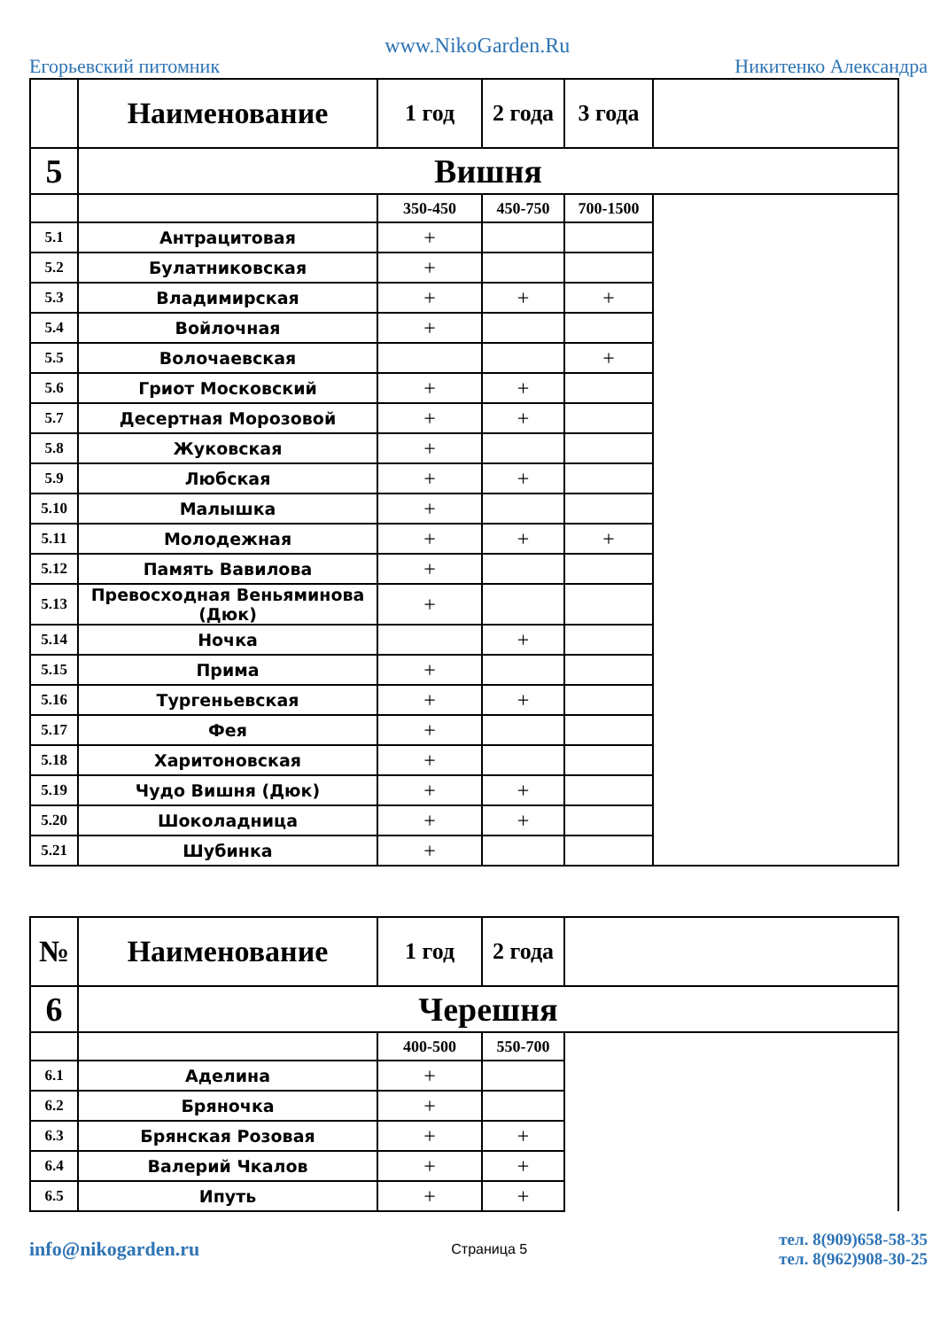Егорьевский питомник www.NikoGarden.Ru Никитенко Александра
| | Наименование | 1 год | 2 года | 3 года | |
| 5 | Вишня | | | | |
| | | 350-450 | 450-750 | 700-1500 | |
| 5.1 | Антрацитовая | + | | | |
| 5.2 | Булатниковская | + | | | |
| 5.3 | Владимирская | + | + | + | |
| 5.4 | Войлочная | + | | | |
| 5.5 | Волочаевская | | | + | |
| 5.6 | Гриот Московский | + | + | | |
| 5.7 | Десертная Морозовой | + | + | | |
| 5.8 | Жуковская | + | | | |
| 5.9 | Любская | + | + | | |
| 5.10 | Малышка | + | | | |
| 5.11 | Молодежная | + | + | + | |
| 5.12 | Память Вавилова | + | | | |
| 5.13 | Превосходная Веньяминова (Дюк) | + | | | |
| 5.14 | Ночка | | + | | |
| 5.15 | Прима | + | | | |
| 5.16 | Тургеньевская | + | + | | |
| 5.17 | Фея | + | | | |
| 5.18 | Харитоновская | + | | | |
| 5.19 | Чудо Вишня (Дюк) | + | + | | |
| 5.20 | Шоколадница | + | + | | |
| 5.21 | Шубинка | + | | | |
| № | Наименование | 1 год | 2 года | |
| 6 | Черешня | | | |
| | | 400-500 | 550-700 | |
| 6.1 | Аделина | + | | |
| 6.2 | Бряночка | + | | |
| 6.3 | Брянская Розовая | + | + | |
| 6.4 | Валерий Чкалов | + | + | |
| 6.5 | Ипуть | + | + | |
info@nikogarden.ru Страница 5 тел. 8(909)658-58-35
тел. 8(962)908-30-25